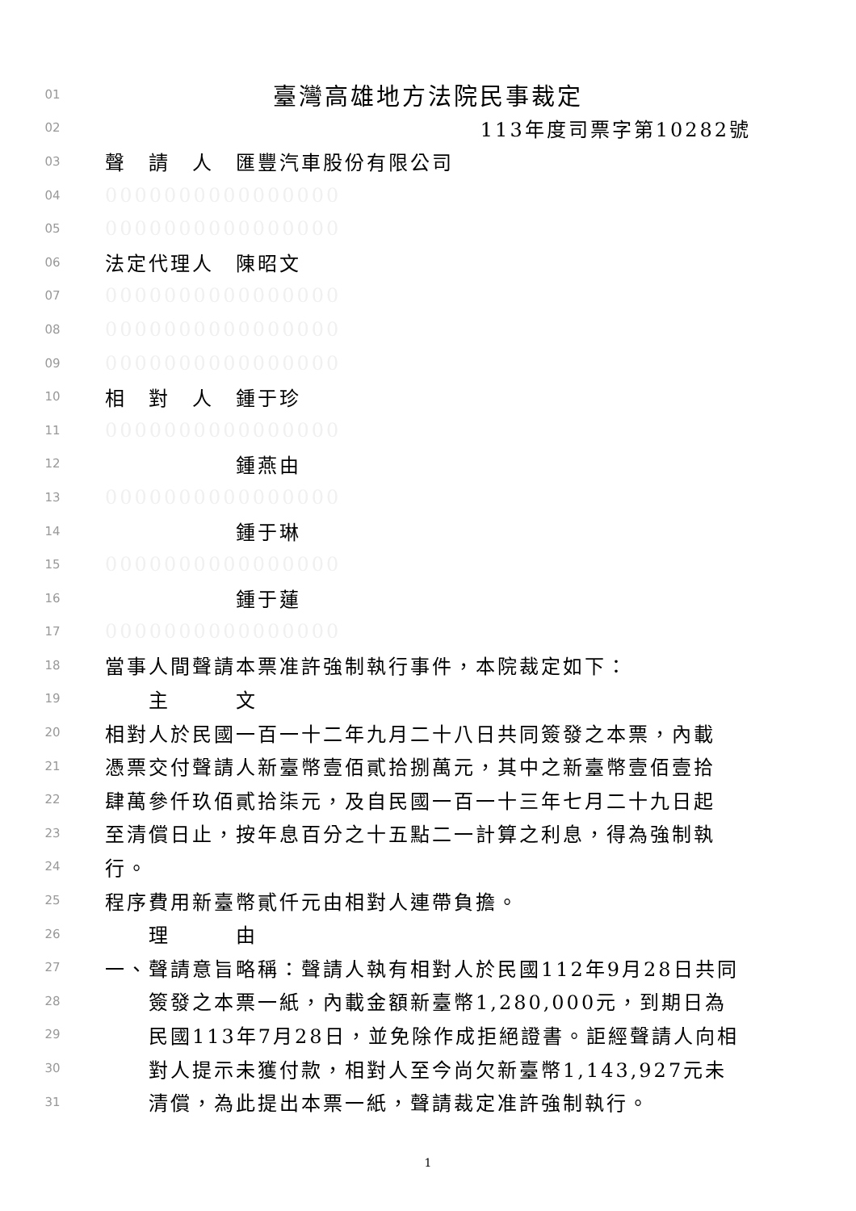01 臺灣高雄地方法院民事裁定
02 113年度司票字第10282號
03 聲　請　人　匯豐汽車股份有限公司
04 0000000000000000
05 0000000000000000
06 法定代理人　陳昭文
07 0000000000000000
08 0000000000000000
09 0000000000000000
10 相　對　人　鍾于珍
11 0000000000000000
12　　　　　　鍾燕由
13 0000000000000000
14　　　　　　鍾于琳
15 0000000000000000
16　　　　　　鍾于蓮
17 0000000000000000
18 當事人間聲請本票准許強制執行事件，本院裁定如下：
19　　主　　　文
20 相對人於民國一百一十二年九月二十八日共同簽發之本票，內載
21 憑票交付聲請人新臺幣壹佰貳拾捌萬元，其中之新臺幣壹佰壹拾
22 肆萬參仟玖佰貳拾柒元，及自民國一百一十三年七月二十九日起
23 至清償日止，按年息百分之十五點二一計算之利息，得為強制執
24 行。
25 程序費用新臺幣貳仟元由相對人連帶負擔。
26　　理　　　由
27 一、聲請意旨略稱：聲請人執有相對人於民國112年9月28日共同
28　　簽發之本票一紙，內載金額新臺幣1,280,000元，到期日為
29　　民國113年7月28日，並免除作成拒絕證書。詎經聲請人向相
30　　對人提示未獲付款，相對人至今尚欠新臺幣1,143,927元未
31　　清償，為此提出本票一紙，聲請裁定准許強制執行。
1